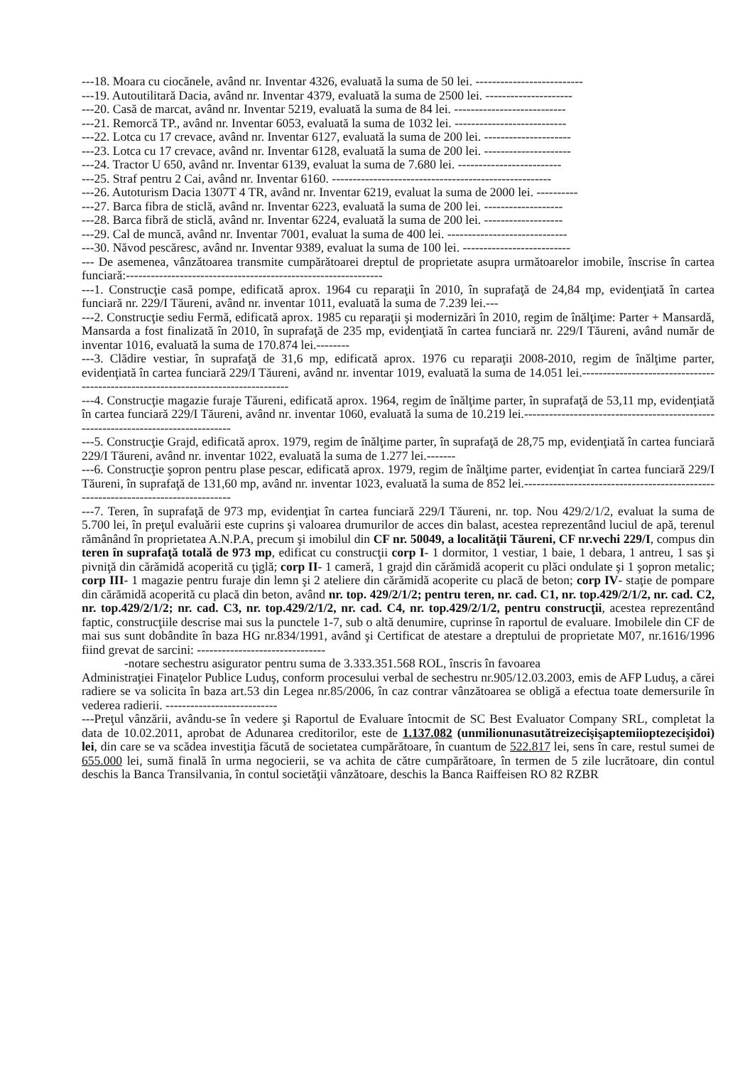---18. Moara cu ciocănele, având nr. Inventar 4326, evaluată la suma de 50 lei. --------------------------
---19. Autoutilitară Dacia, având nr. Inventar 4379, evaluată la suma de 2500 lei. ---------------------
---20. Casă de marcat, având nr. Inventar 5219, evaluată la suma de 84 lei. ---------------------------
---21. Remorcă TP., având nr. Inventar 6053, evaluată la suma de 1032 lei. ---------------------------
---22. Lotca cu 17 crevace, având nr. Inventar 6127, evaluată la suma de 200 lei. ---------------------
---23. Lotca cu 17 crevace, având nr. Inventar 6128, evaluată la suma de 200 lei. ---------------------
---24. Tractor U 650, având nr. Inventar 6139, evaluat la suma de 7.680 lei. -------------------------
---25. Straf pentru 2 Cai, având nr. Inventar 6160. -----------------------------------------------------
---26. Autoturism Dacia 1307T 4 TR, având nr. Inventar 6219, evaluat la suma de 2000 lei. ----------
---27. Barca fibra de sticlă, având nr. Inventar 6223, evaluată la suma de 200 lei. -------------------
---28. Barca fibră de sticlă, având nr. Inventar 6224, evaluată la suma de 200 lei. -------------------
---29. Cal de muncă, având nr. Inventar 7001, evaluat la suma de 400 lei. -----------------------------
---30. Năvod pescăresc, având nr. Inventar 9389, evaluat la suma de 100 lei. --------------------------
--- De asemenea, vânzătoarea transmite cumpărătoarei dreptul de proprietate asupra următoarelor imobile, înscrise în cartea funciară:--------------------------------------------------------------
---1. Construcţie casă pompe, edificată aprox. 1964 cu reparaţii în 2010, în suprafaţă de 24,84 mp, evidenţiată în cartea funciară nr. 229/I Tăureni, având nr. inventar 1011, evaluată la suma de 7.239 lei.---
---2. Construcţie sediu Fermă, edificată aprox. 1985 cu reparaţii şi modernizări în 2010, regim de înălţime: Parter + Mansardă, Mansarda a fost finalizată în 2010, în suprafaţă de 235 mp, evidenţiată în cartea funciară nr. 229/I Tăureni, având număr de inventar 1016, evaluată la suma de 170.874 lei.--------
---3. Clădire vestiar, în suprafaţă de 31,6 mp, edificată aprox. 1976 cu reparaţii 2008-2010, regim de înălţime parter, evidenţiată în cartea funciară 229/I Tăureni, având nr. inventar 1019, evaluată la suma de 14.051 lei.----------------------------------------------------------------------------------
---4. Construcţie magazie furaje Tăureni, edificată aprox. 1964, regim de înălţime parter, în suprafaţă de 53,11 mp, evidenţiată în cartea funciară 229/I Tăureni, având nr. inventar 1060, evaluată la suma de 10.219 lei.----------------------------------------------------------------------------------
---5. Construcţie Grajd, edificată aprox. 1979, regim de înălţime parter, în suprafaţă de 28,75 mp, evidenţiată în cartea funciară 229/I Tăureni, având nr. inventar 1022, evaluată la suma de 1.277 lei.-------
---6. Construcţie şopron pentru plase pescar, edificată aprox. 1979, regim de înălţime parter, evidenţiat în cartea funciară 229/I Tăureni, în suprafaţă de 131,60 mp, având nr. inventar 1023, evaluată la suma de 852 lei.----------------------------------------------------------------------------------
---7. Teren, în suprafaţă de 973 mp, evidenţiat în cartea funciară 229/I Tăureni, nr. top. Nou 429/2/1/2, evaluat la suma de 5.700 lei, în preţul evaluării este cuprins şi valoarea drumurilor de acces din balast, acestea reprezentând luciul de apă, terenul rămânând în proprietatea A.N.P.A, precum şi imobilul din CF nr. 50049, a localităţii Tăureni, CF nr.vechi 229/I, compus din teren în suprafaţă totală de 973 mp, edificat cu construcţii corp I- 1 dormitor, 1 vestiar, 1 baie, 1 debara, 1 antreu, 1 sas şi pivniţă din cărămidă acoperită cu ţiglă; corp II- 1 cameră, 1 grajd din cărămidă acoperit cu plăci ondulate şi 1 şopron metalic; corp III- 1 magazie pentru furaje din lemn şi 2 ateliere din cărămidă acoperite cu placă de beton; corp IV- staţie de pompare din cărămidă acoperită cu placă din beton, având nr. top. 429/2/1/2; pentru teren, nr. cad. C1, nr. top.429/2/1/2, nr. cad. C2, nr. top.429/2/1/2; nr. cad. C3, nr. top.429/2/1/2, nr. cad. C4, nr. top.429/2/1/2, pentru construcţii, acestea reprezentând faptic, construcţiile descrise mai sus la punctele 1-7, sub o altă denumire, cuprinse în raportul de evaluare. Imobilele din CF de mai sus sunt dobândite în baza HG nr.834/1991, având şi Certificat de atestare a dreptului de proprietate M07, nr.1616/1996 fiind grevat de sarcini: -------------------------------
-notare sechestru asigurator pentru suma de 3.333.351.568 ROL, înscris în favoarea
Administraţiei Finaţelor Publice Luduş, conform procesului verbal de sechestru nr.905/12.03.2003, emis de AFP Luduş, a cărei radiere se va solicita în baza art.53 din Legea nr.85/2006, în caz contrar vânzătoarea se obligă a efectua toate demersurile în vederea radierii. ---------------------------
---Preţul vânzării, avându-se în vedere şi Raportul de Evaluare întocmit de SC Best Evaluator Company SRL, completat la data de 10.02.2011, aprobat de Adunarea creditorilor, este de 1.137.082 (unmilionunasutătreizecişişaptemiioptezecişidoi) lei, din care se va scădea investiţia făcută de societatea cumpărătoare, în cuantum de 522.817 lei, sens în care, restul sumei de 655.000 lei, sumă finală în urma negocierii, se va achita de către cumpărătoare, în termen de 5 zile lucrătoare, din contul deschis la Banca Transilvania, în contul societăţii vânzătoare, deschis la Banca Raiffeisen RO 82 RZBR